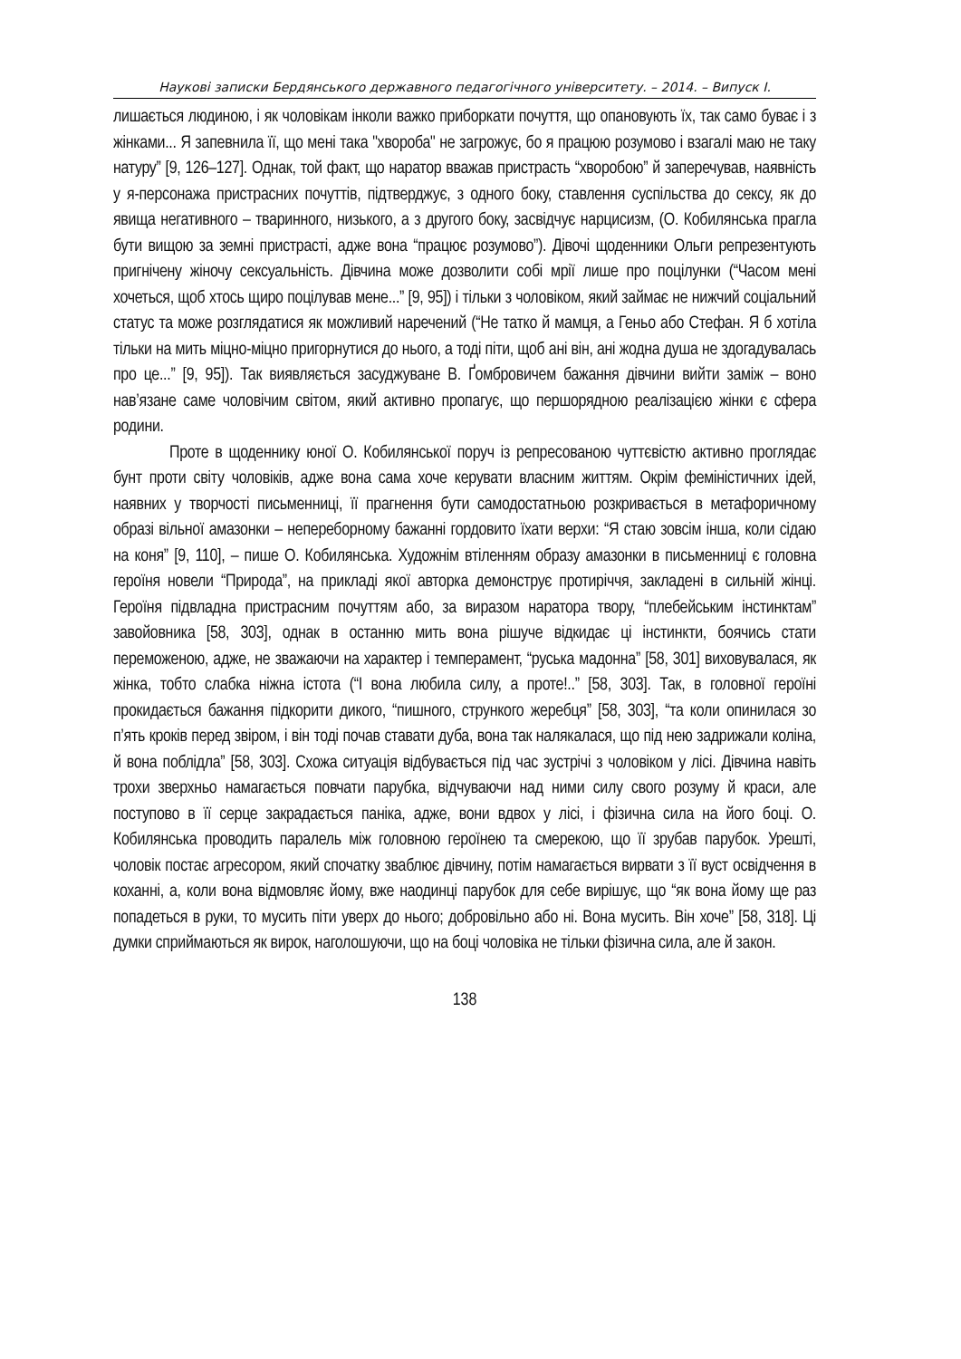Наукові записки Бердянського державного педагогічного університету. – 2014. – Випуск І.
лишається людиною, і як чоловікам інколи важко приборкати почуття, що опановують їх, так само буває і з жінками... Я запевнила її, що мені така "хвороба" не загрожує, бо я працюю розумово і взагалі маю не таку натуру” [9, 126–127]. Однак, той факт, що наратор вважав пристрасть “хворобою” й заперечував, наявність у я-персонажа пристрасних почуттів, підтверджує, з одного боку, ставлення суспільства до сексу, як до явища негативного – тваринного, низького, а з другого боку, засвідчує нарцисизм, (О. Кобилянська прагла бути вищою за земні пристрасті, адже вона “працює розумово”). Дівочі щоденники Ольги репрезентують пригнічену жіночу сексуальність. Дівчина може дозволити собі мрії лише про поцілунки (“Часом мені хочеться, щоб хтось щиро поцілував мене...” [9, 95]) і тільки з чоловіком, який займає не нижчий соціальний статус та може розглядатися як можливий наречений (“Не татко й мамця, а Геньо або Стефан. Я б хотіла тільки на мить міцно-міцно пригорнутися до нього, а тоді піти, щоб ані він, ані жодна душа не здогадувалась про це...” [9, 95]). Так виявляється засуджуване В. Ґомбровичем бажання дівчини вийти заміж – воно нав’язане саме чоловічим світом, який активно пропагує, що першорядною реалізацією жінки є сфера родини.
Проте в щоденнику юної О. Кобилянської поруч із репресованою чуттєвістю активно проглядає бунт проти світу чоловіків, адже вона сама хоче керувати власним життям. Окрім феміністичних ідей, наявних у творчості письменниці, її прагнення бути самодостатньою розкривається в метафоричному образі вільної амазонки – непереборному бажанні гордовито їхати верхи: “Я стаю зовсім інша, коли сідаю на коня” [9, 110], – пише О. Кобилянська. Художнім втіленням образу амазонки в письменниці є головна героїня новели “Природа”, на прикладі якої авторка демонструє протиріччя, закладені в сильній жінці. Героїня підвладна пристрасним почуттям або, за виразом наратора твору, “плебейським інстинктам” завойовника [58, 303], однак в останню мить вона рішуче відкидає ці інстинкти, боячись стати переможеною, адже, не зважаючи на характер і темперамент, “руська мадонна” [58, 301] виховувалася, як жінка, тобто слабка ніжна істота (“І вона любила силу, а проте!..” [58, 303]. Так, в головної героїні прокидається бажання підкорити дикого, “пишного, стрункого жеребця” [58, 303], “та коли опинилася зо п’ять кроків перед звіром, і він тоді почав ставати дуба, вона так налякалася, що під нею задрижали коліна, й вона поблідла” [58, 303]. Схожа ситуація відбувається під час зустрічі з чоловіком у лісі. Дівчина навіть трохи зверхньо намагається повчати парубка, відчуваючи над ними силу свого розуму й краси, але поступово в її серце закрадається паніка, адже, вони вдвох у лісі, і фізична сила на його боці. О. Кобилянська проводить паралель між головною героїнею та смерекою, що її зрубав парубок. Урешті, чоловік постає агресором, який спочатку зваблює дівчину, потім намагається вирвати з її вуст освідчення в коханні, а, коли вона відмовляє йому, вже наодинці парубок для себе вирішує, що “як вона йому ще раз попадеться в руки, то мусить піти уверх до нього; добровільно або ні. Вона мусить. Він хоче” [58, 318]. Ці думки сприймаються як вирок, наголошуючи, що на боці чоловіка не тільки фізична сила, але й закон.
138